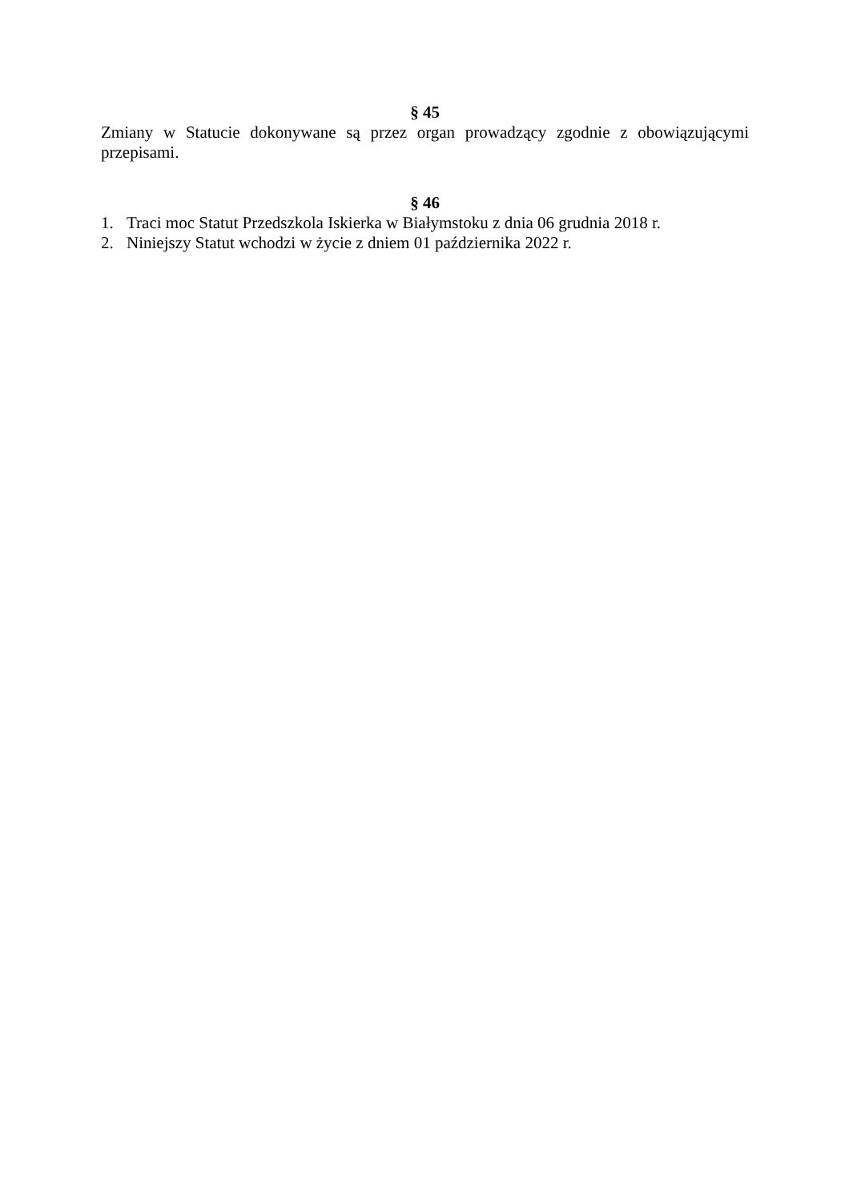§ 45
Zmiany w Statucie dokonywane są przez organ prowadzący zgodnie z obowiązującymi przepisami.
§ 46
1. Traci moc Statut Przedszkola Iskierka w Białymstoku z dnia 06 grudnia 2018 r.
2. Niniejszy Statut wchodzi w życie z dniem 01 października 2022 r.